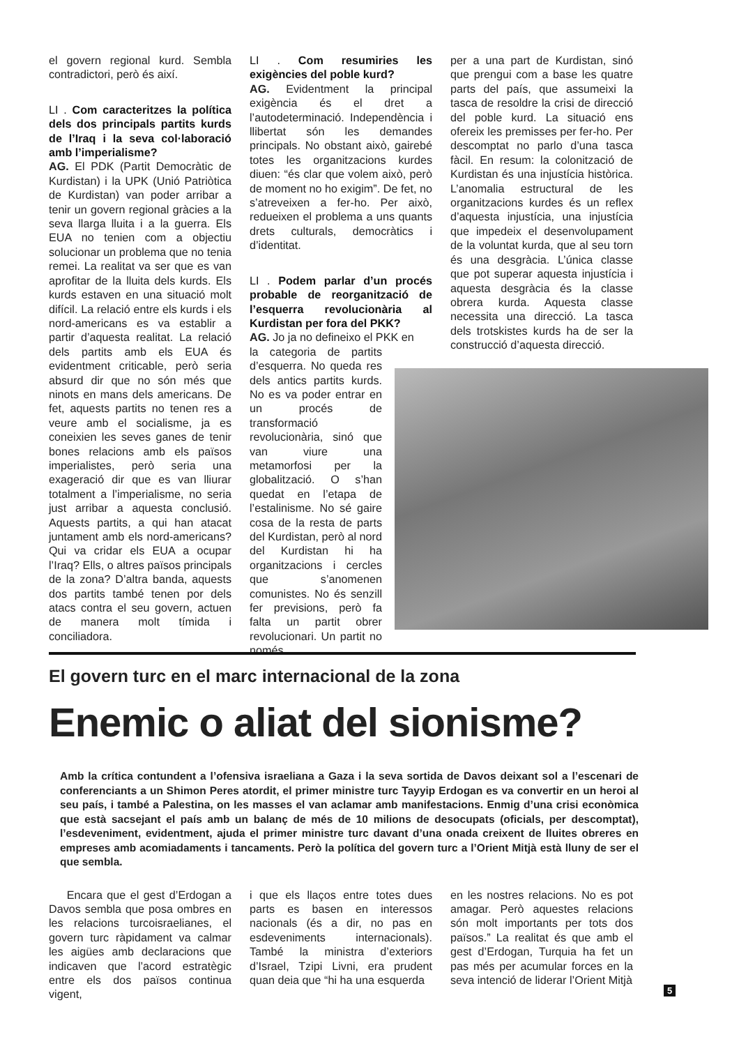el govern regional kurd. Sembla contradictori, però és així.
LI . Com caracteritzes la política dels dos principals partits kurds de l’Iraq i la seva col·laboració amb l’imperialisme?
AG. El PDK (Partit Democràtic de Kurdistan) i la UPK (Unió Patriòtica de Kurdistan) van poder arribar a tenir un govern regional gràcies a la seva llarga lluita i a la guerra. Els EUA no tenien com a objectiu solucionar un problema que no tenia remei. La realitat va ser que es van aprofitar de la lluita dels kurds. Els kurds estaven en una situació molt difícil. La relació entre els kurds i els nord-americans es va establir a partir d’aquesta realitat. La relació dels partits amb els EUA és evidentment criticable, però seria absurd dir que no són més que ninots en mans dels americans. De fet, aquests partits no tenen res a veure amb el socialisme, ja es coneixien les seves ganes de tenir bones relacions amb els països imperialistes, però seria una exageració dir que es van lliurar totalment a l’imperialisme, no seria just arribar a aquesta conclusió. Aquests partits, a qui han atacat juntament amb els nord-americans? Qui va cridar els EUA a ocupar l’Iraq? Ells, o altres països principals de la zona? D’altra banda, aquests dos partits també tenen por dels atacs contra el seu govern, actuen de manera molt tímida i conciliadora.
LI . Com resumiries les exigències del poble kurd?
AG. Evidentment la principal exigència és el dret a l’autodeterminació. Independència i llibertat són les demandes principals. No obstant això, gairebé totes les organitzacions kurdes diuen: “és clar que volem això, però de moment no ho exigim”. De fet, no s’atreveixen a fer-ho. Per això, redueixen el problema a uns quants drets culturals, democràtics i d’identitat.
LI . Podem parlar d’un procés probable de reorganització de l’esquerra revolucionària al Kurdistan per fora del PKK?
AG. Jo ja no defineixo el PKK en
la categoria de partits d’esquerra. No queda res dels antics partits kurds. No es va poder entrar en un procés de transformació revolucionària, sinó que van viure una metamorfosi per la globalització. O s’han quedat en l’etapa de l’estalinisme. No sé gaire cosa de la resta de parts del Kurdistan, però al nord del Kurdistan hi ha organitzacions i cercles que s’anomenen comunistes. No és senzill fer previsions, però fa falta un partit obrer revolucionari. Un partit no només
per a una part de Kurdistan, sinó que prengui com a base les quatre parts del país, que assumeixi la tasca de resoldre la crisi de direcció del poble kurd. La situació ens ofereix les premisses per fer-ho. Per descomptat no parlo d’una tasca fàcil. En resum: la colonització de Kurdistan és una injustícia històrica. L’anomalia estructural de les organitzacions kurdes és un reflex d’aquesta injustícia, una injustícia que impedeix el desenvolupament de la voluntat kurda, que al seu torn és una desgràcia. L’única classe que pot superar aquesta injustícia i aquesta desgràcia és la classe obrera kurda. Aquesta classe necessita una direcció. La tasca dels trotskistes kurds ha de ser la construcció d’aquesta direcció.
El govern turc en el marc internacional de la zona
Enemic o aliat del sionisme?
Amb la crítica contundent a l’ofensiva israeliana a Gaza i la seva sortida de Davos deixant sol a l’escenari de conferenciants a un Shimon Peres atordit, el primer ministre turc Tayyip Erdogan es va convertir en un heroi al seu país, i també a Palestina, on les masses el van aclamar amb manifestacions. Enmig d’una crisi econòmica que està sacsejant el país amb un balanç de més de 10 milions de desocupats (oficials, per descomptat), l’esdeveniment, evidentment, ajuda el primer ministre turc davant d’una onada creixent de lluites obreres en empreses amb acomiadaments i tancaments. Però la política del govern turc a l’Orient Mitjà està lluny de ser el que sembla.
Encara que el gest d’Erdogan a Davos sembla que posa ombres en les relacions turcoisraelianes, el govern turc ràpidament va calmar les aigües amb declaracions que indicaven que l’acord estratègic entre els dos països continua vigent,
i que els llaços entre totes dues parts es basen en interessos nacionals (és a dir, no pas en esdeveniments internacionals). També la ministra d’exteriors d’Israel, Tzipi Livni, era prudent quan deia que “hi ha una esquerda
en les nostres relacions. No es pot amagar. Però aquestes relacions són molt importants per tots dos països.” La realitat és que amb el gest d’Erdogan, Turquia ha fet un pas més per acumular forces en la seva intenció de liderar l’Orient Mitjà
5